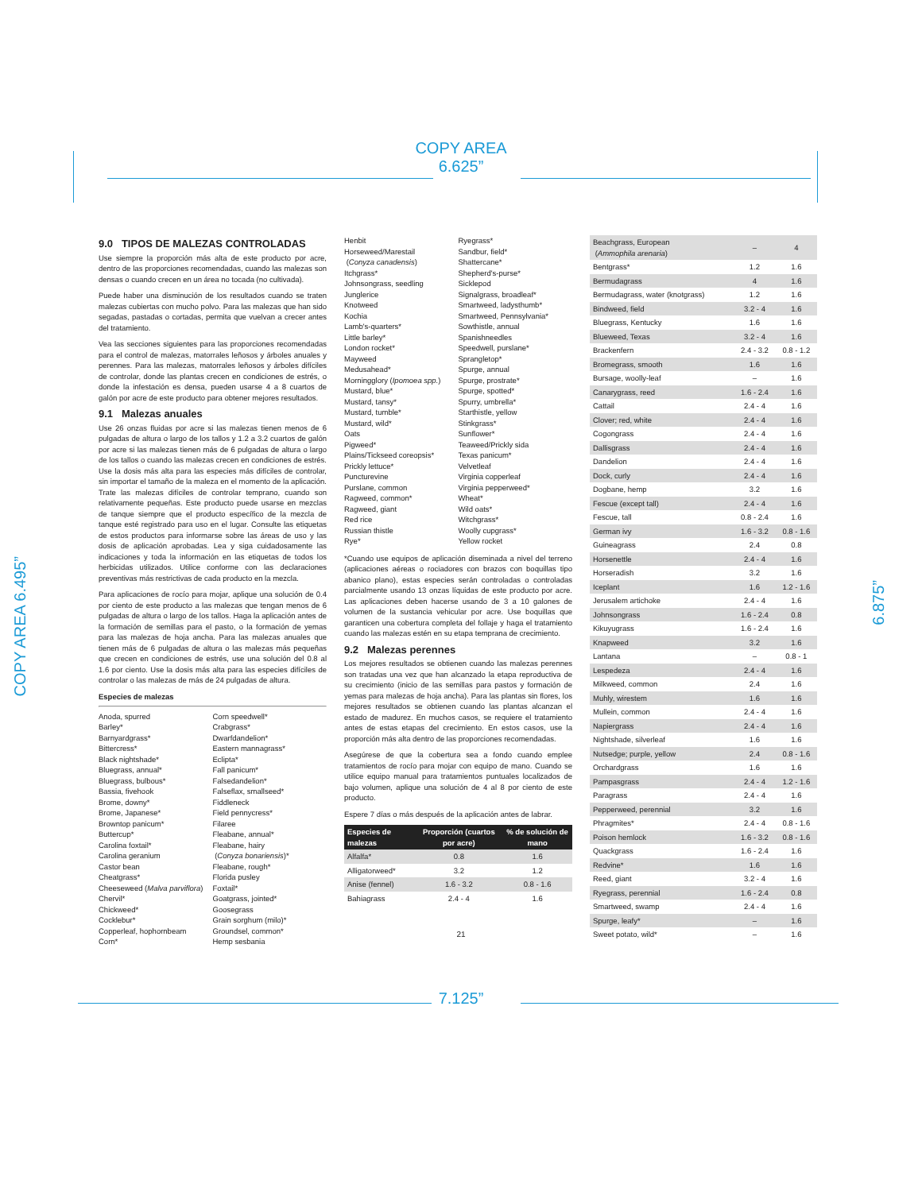COPY AREA
6.625”
COPY AREA 6.495”
6.875”
9.0 TIPOS DE MALEZAS CONTROLADAS
Use siempre la proporción más alta de este producto por acre, dentro de las proporciones recomendadas, cuando las malezas son densas o cuando crecen en un área no tocada (no cultivada).
Puede haber una disminución de los resultados cuando se traten malezas cubiertas con mucho polvo. Para las malezas que han sido segadas, pastadas o cortadas, permita que vuelvan a crecer antes del tratamiento.
Vea las secciones siguientes para las proporciones recomendadas para el control de malezas, matorrales leñosos y árboles anuales y perennes. Para las malezas, matorrales leñosos y árboles difíciles de controlar, donde las plantas crecen en condiciones de estrés, o donde la infestación es densa, pueden usarse 4 a 8 cuartos de galón por acre de este producto para obtener mejores resultados.
9.1 Malezas anuales
Use 26 onzas fluidas por acre si las malezas tienen menos de 6 pulgadas de altura o largo de los tallos y 1.2 a 3.2 cuartos de galón por acre si las malezas tienen más de 6 pulgadas de altura o largo de los tallos o cuando las malezas crecen en condiciones de estrés. Use la dosis más alta para las especies más difíciles de controlar, sin importar el tamaño de la maleza en el momento de la aplicación. Trate las malezas difíciles de controlar temprano, cuando son relativamente pequeñas. Este producto puede usarse en mezclas de tanque siempre que el producto específico de la mezcla de tanque esté registrado para uso en el lugar. Consulte las etiquetas de estos productos para informarse sobre las áreas de uso y las dosis de aplicación aprobadas. Lea y siga cuidadosamente las indicaciones y toda la información en las etiquetas de todos los herbicidas utilizados. Utilice conforme con las declaraciones preventivas más restrictivas de cada producto en la mezcla.
Para aplicaciones de rocío para mojar, aplique una solución de 0.4 por ciento de este producto a las malezas que tengan menos de 6 pulgadas de altura o largo de los tallos. Haga la aplicación antes de la formación de semillas para el pasto, o la formación de yemas para las malezas de hoja ancha. Para las malezas anuales que tienen más de 6 pulgadas de altura o las malezas más pequeñas que crecen en condiciones de estrés, use una solución del 0.8 al 1.6 por ciento. Use la dosis más alta para las especies difíciles de controlar o las malezas de más de 24 pulgadas de altura.
Especies de malezas
Anoda, spurred
Barley*
Barnyardgrass*
Bittercress*
Black nightshade*
Bluegrass, annual*
Bluegrass, bulbous*
Bassia, fivehook
Brome, downy*
Brome, Japanese*
Browntop panicum*
Buttercup*
Carolina foxtail*
Carolina geranium
Castor bean
Cheatgrass*
Cheeseweed (Malva parviflora)
Chervil*
Chickweed*
Cocklebur*
Copperleaf, hophornbeam
Corn*
Corn speedwell*
Crabgrass*
Dwarfdandelion*
Eastern mannagrass*
Eclipta*
Fall panicum*
Falsedandelion*
Falseflax, smallseed*
Fiddleneck
Field pennycress*
Filaree
Fleabane, annual*
Fleabane, hairy
(Conyza bonariensis)*
Fleabane, rough*
Florida pusley
Foxtail*
Goatgrass, jointed*
Goosegrass
Grain sorghum (milo)*
Groundsel, common*
Hemp sesbania
Henbit
Horseweed/Marestail
(Conyza canadensis)
Itchgrass*
Johnsongrass, seedling
Junglerice
Knotweed
Kochia
Lamb's-quarters*
Little barley*
London rocket*
Mayweed
Medusahead*
Morningglory (Ipomoea spp.)
Mustard, blue*
Mustard, tansy*
Mustard, tumble*
Mustard, wild*
Oats
Pigweed*
Plains/Tickseed coreopsis*
Prickly lettuce*
Puncturevine
Purslane, common
Ragweed, common*
Ragweed, giant
Red rice
Russian thistle
Rye*
Ryegrass*
Sandbur, field*
Shattercane*
Shepherd's-purse*
Sicklepod
Signalgrass, broadleaf*
Smartweed, ladysthumb*
Smartweed, Pennsylvania*
Sowthistle, annual
Spanishneedles
Speedwell, purslane*
Sprangletop*
Spurge, annual
Spurge, prostrate*
Spurge, spotted*
Spurry, umbrella*
Starthistle, yellow
Stinkgrass*
Sunflower*
Teaweed/Prickly sida
Texas panicum*
Velvetleaf
Virginia copperleaf
Virginia pepperweed*
Wheat*
Wild oats*
Witchgrass*
Woolly cupgrass*
Yellow rocket
*Cuando use equipos de aplicación diseminada a nivel del terreno (aplicaciones aéreas o rociadores con brazos con boquillas tipo abanico plano), estas especies serán controladas o controladas parcialmente usando 13 onzas líquidas de este producto por acre. Las aplicaciones deben hacerse usando de 3 a 10 galones de volumen de la sustancia vehicular por acre. Use boquillas que garanticen una cobertura completa del follaje y haga el tratamiento cuando las malezas estén en su etapa temprana de crecimiento.
9.2 Malezas perennes
Los mejores resultados se obtienen cuando las malezas perennes son tratadas una vez que han alcanzado la etapa reproductiva de su crecimiento (inicio de las semillas para pastos y formación de yemas para malezas de hoja ancha). Para las plantas sin flores, los mejores resultados se obtienen cuando las plantas alcanzan el estado de madurez. En muchos casos, se requiere el tratamiento antes de estas etapas del crecimiento. En estos casos, use la proporción más alta dentro de las proporciones recomendadas.
Asegúrese de que la cobertura sea a fondo cuando emplee tratamientos de rocío para mojar con equipo de mano. Cuando se utilice equipo manual para tratamientos puntuales localizados de bajo volumen, aplique una solución de 4 al 8 por ciento de este producto.
Espere 7 días o más después de la aplicación antes de labrar.
| Especies de malezas | Proporción (cuartos por acre) | % de solución de mano |
| --- | --- | --- |
| Alfalfa* | 0.8 | 1.6 |
| Alligatorweed* | 3.2 | 1.2 |
| Anise (fennel) | 1.6 - 3.2 | 0.8 - 1.6 |
| Bahiagrass | 2.4 - 4 | 1.6 |
| Beachgrass, European ( Ammophila arenaria ) | – | 4 |
| Bentgrass* | 1.2 | 1.6 |
| Bermudagrass | 4 | 1.6 |
| Bermudagrass, water (knotgrass) | 1.2 | 1.6 |
| Bindweed, field | 3.2 - 4 | 1.6 |
| Bluegrass, Kentucky | 1.6 | 1.6 |
| Blueweed, Texas | 3.2 - 4 | 1.6 |
| Brackenfern | 2.4 - 3.2 | 0.8 - 1.2 |
| Bromegrass, smooth | 1.6 | 1.6 |
| Bursage, woolly-leaf | – | 1.6 |
| Canarygrass, reed | 1.6 - 2.4 | 1.6 |
| Cattail | 2.4 - 4 | 1.6 |
| Clover; red, white | 2.4 - 4 | 1.6 |
| Cogongrass | 2.4 - 4 | 1.6 |
| Dallisgrass | 2.4 - 4 | 1.6 |
| Dandelion | 2.4 - 4 | 1.6 |
| Dock, curly | 2.4 - 4 | 1.6 |
| Dogbane, hemp | 3.2 | 1.6 |
| Fescue (except tall) | 2.4 - 4 | 1.6 |
| Fescue, tall | 0.8 - 2.4 | 1.6 |
| German ivy | 1.6 - 3.2 | 0.8 - 1.6 |
| Guineagrass | 2.4 | 0.8 |
| Horsenettle | 2.4 - 4 | 1.6 |
| Horseradish | 3.2 | 1.6 |
| Iceplant | 1.6 | 1.2 - 1.6 |
| Jerusalem artichoke | 2.4 - 4 | 1.6 |
| Johnsongrass | 1.6 - 2.4 | 0.8 |
| Kikuyugrass | 1.6 - 2.4 | 1.6 |
| Knapweed | 3.2 | 1.6 |
| Lantana | – | 0.8 - 1 |
| Lespedeza | 2.4 - 4 | 1.6 |
| Milkweed, common | 2.4 | 1.6 |
| Muhly, wirestem | 1.6 | 1.6 |
| Mullein, common | 2.4 - 4 | 1.6 |
| Napiergrass | 2.4 - 4 | 1.6 |
| Nightshade, silverleaf | 1.6 | 1.6 |
| Nutsedge; purple, yellow | 2.4 | 0.8 - 1.6 |
| Orchardgrass | 1.6 | 1.6 |
| Pampasgrass | 2.4 - 4 | 1.2 - 1.6 |
| Paragrass | 2.4 - 4 | 1.6 |
| Pepperweed, perennial | 3.2 | 1.6 |
| Phragmites* | 2.4 - 4 | 0.8 - 1.6 |
| Poison hemlock | 1.6 - 3.2 | 0.8 - 1.6 |
| Quackgrass | 1.6 - 2.4 | 1.6 |
| Redvine* | 1.6 | 1.6 |
| Reed, giant | 3.2 - 4 | 1.6 |
| Ryegrass, perennial | 1.6 - 2.4 | 0.8 |
| Smartweed, swamp | 2.4 - 4 | 1.6 |
| Spurge, leafy* | – | 1.6 |
| Sweet potato, wild* | – | 1.6 |
21
7.125”